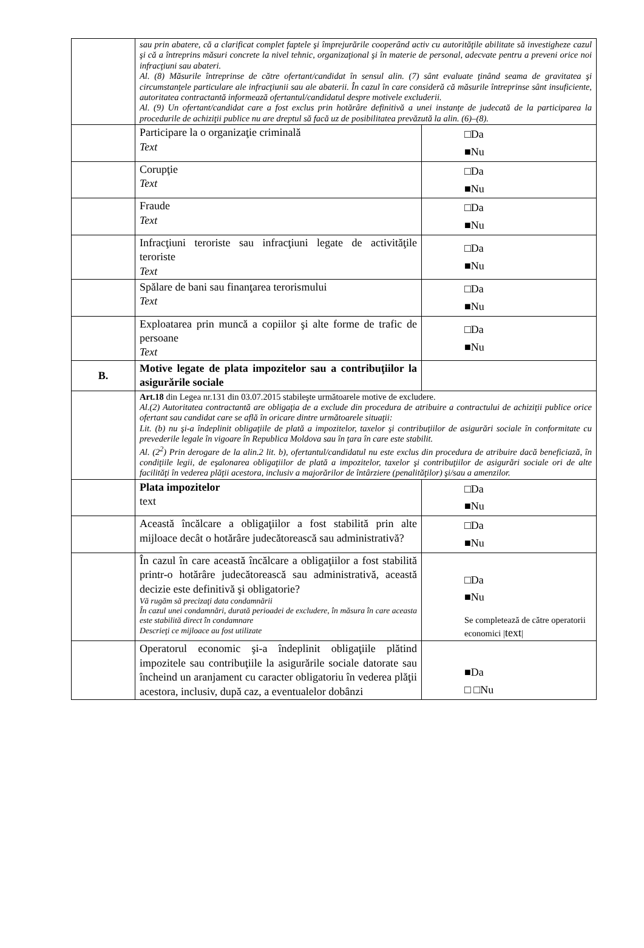| | sau prin abatere, că a clarificat complet faptele şi împrejurările cooperând activ cu autorităţile abilitate să investigheze cazul şi că a întreprins măsuri concrete la nivel tehnic, organizaţional şi în materie de personal, adecvate pentru a preveni orice noi infracţiuni sau abateri. Al. (8) Măsurile întreprinse de către ofertant/candidat în sensul alin. (7) sânt evaluate ţinând seama de gravitatea şi circumstanţele particulare ale infracţiunii sau ale abaterii. În cazul în care consideră că măsurile întreprinse sânt insuficiente, autoritatea contractantă informează ofertantul/candidatul despre motivele excluderii. Al. (9) Un ofertant/candidat care a fost exclus prin hotărâre definitivă a unei instanţe de judecată de la participarea la procedurile de achiziţii publice nu are dreptul să facă uz de posibilitatea prevăzută la alin. (6)–(8). | |
| | Participare la o organizaţie criminală Text | □Da ■Nu |
| | Corupţie Text | □Da ■Nu |
| | Fraude Text | □Da ■Nu |
| | Infracţiuni teroriste sau infracţiuni legate de activităţile teroriste Text | □Da ■Nu |
| | Spălare de bani sau finanţarea terorismului Text | □Da ■Nu |
| | Exploatarea prin muncă a copiilor şi alte forme de trafic de persoane Text | □Da ■Nu |
| B. | Motive legate de plata impozitelor sau a contribuţiilor la asigurările sociale | |
| | Art.18 din Legea nr.131 din 03.07.2015 stabileşte următoarele motive de excludere. Al.(2) Autoritatea contractantă are obligaţia de a exclude din procedura de atribuire a contractului de achiziţii publice orice ofertant sau candidat care se află în oricare dintre următoarele situaţii: Lit. (b) nu şi-a îndeplinit obligaţiile de plată a impozitelor, taxelor şi contribuţiilor de asigurări sociale în conformitate cu prevederile legale în vigoare în Republica Moldova sau în ţara în care este stabilit. Al. (2<sup>2</sup>) Prin derogare de la alin.2 lit. b), ofertantul/candidatul nu este exclus din procedura de atribuire dacă beneficiază, în condiţiile legii, de eşalonarea obligaţiilor de plată a impozitelor, taxelor şi contribuţiilor de asigurări sociale ori de alte facilităţi în vederea plăţii acestora, inclusiv a majorărilor de întârziere (penalităţilor) şi/sau a amenzilor. | |
| | Plata impozitelor text | □Da ■Nu |
| | Această încălcare a obligaţiilor a fost stabilită prin alte mijloace decât o hotărâre judecătorească sau administrativă? | □Da ■Nu |
| | În cazul în care această încălcare a obligaţiilor a fost stabilită printr-o hotărâre judecătorească sau administrativă, această decizie este definitivă şi obligatorie? Vă rugăm să precizaţi data condamnării În cazul unei condamnări, durată perioadei de excludere, în măsura în care aceasta este stabilită direct în condamnare Descrieţi ce mijloace au fost utilizate | □Da ■Nu Se completează de către operatorii economici / text / |
| | Operatorul economic şi-a îndeplinit obligaţiile plătind impozitele sau contribuţiile la asigurările sociale datorate sau încheind un aranjament cu caracter obligatoriu în vederea plăţii acestora, inclusiv, după caz, a eventualelor dobânzi | ■Da □ □Nu |